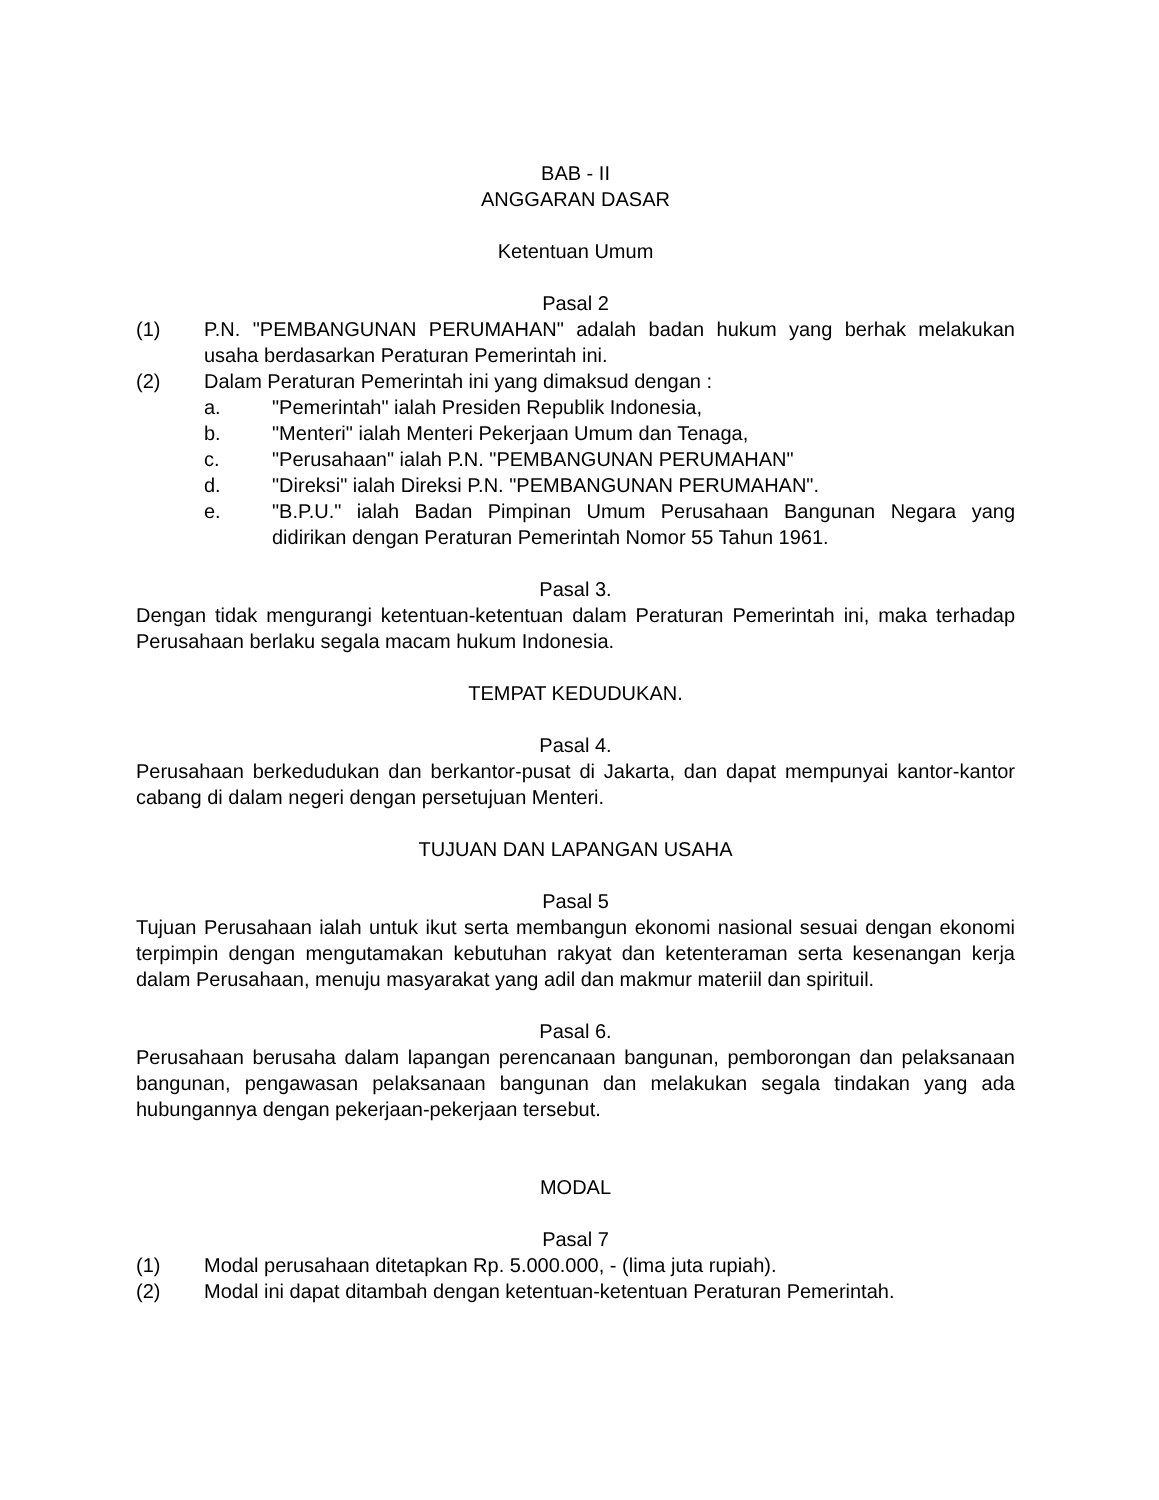BAB - II
ANGGARAN DASAR
Ketentuan Umum
Pasal 2
(1) P.N. "PEMBANGUNAN PERUMAHAN" adalah badan hukum yang berhak melakukan usaha berdasarkan Peraturan Pemerintah ini.
(2) Dalam Peraturan Pemerintah ini yang dimaksud dengan :
a. "Pemerintah" ialah Presiden Republik Indonesia,
b. "Menteri" ialah Menteri Pekerjaan Umum dan Tenaga,
c. "Perusahaan" ialah P.N. "PEMBANGUNAN PERUMAHAN"
d. "Direksi" ialah Direksi P.N. "PEMBANGUNAN PERUMAHAN".
e. "B.P.U." ialah Badan Pimpinan Umum Perusahaan Bangunan Negara yang didirikan dengan Peraturan Pemerintah Nomor 55 Tahun 1961.
Pasal 3.
Dengan tidak mengurangi ketentuan-ketentuan dalam Peraturan Pemerintah ini, maka terhadap Perusahaan berlaku segala macam hukum Indonesia.
TEMPAT KEDUDUKAN.
Pasal 4.
Perusahaan berkedudukan dan berkantor-pusat di Jakarta, dan dapat mempunyai kantor-kantor cabang di dalam negeri dengan persetujuan Menteri.
TUJUAN DAN LAPANGAN USAHA
Pasal 5
Tujuan Perusahaan ialah untuk ikut serta membangun ekonomi nasional sesuai dengan ekonomi terpimpin dengan mengutamakan kebutuhan rakyat dan ketenteraman serta kesenangan kerja dalam Perusahaan, menuju masyarakat yang adil dan makmur materiil dan spirituil.
Pasal 6.
Perusahaan berusaha dalam lapangan perencanaan bangunan, pemborongan dan pelaksanaan bangunan, pengawasan pelaksanaan bangunan dan melakukan segala tindakan yang ada hubungannya dengan pekerjaan-pekerjaan tersebut.
MODAL
Pasal 7
(1) Modal perusahaan ditetapkan Rp. 5.000.000, - (lima juta rupiah).
(2) Modal ini dapat ditambah dengan ketentuan-ketentuan Peraturan Pemerintah.